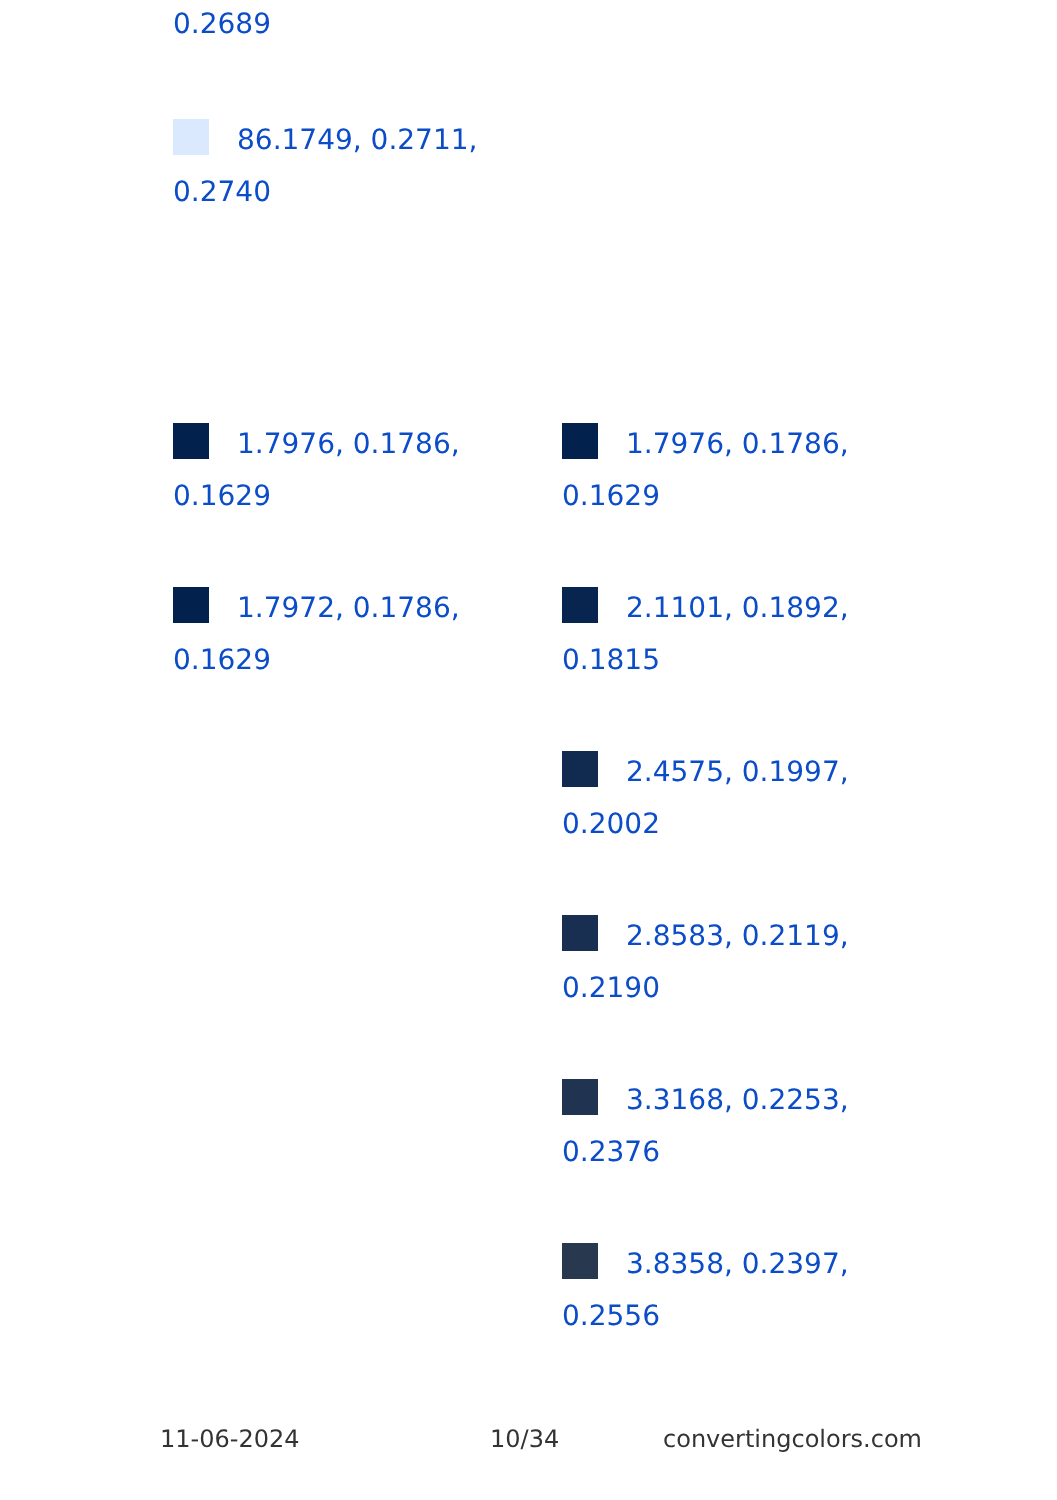0.2689
86.1749, 0.2711, 0.2740
1.7976, 0.1786, 0.1629
1.7972, 0.1786, 0.1629
1.7976, 0.1786, 0.1629
2.1101, 0.1892, 0.1815
2.4575, 0.1997, 0.2002
2.8583, 0.2119, 0.2190
3.3168, 0.2253, 0.2376
3.8358, 0.2397, 0.2556
11-06-2024 10/34 convertingcolors.com